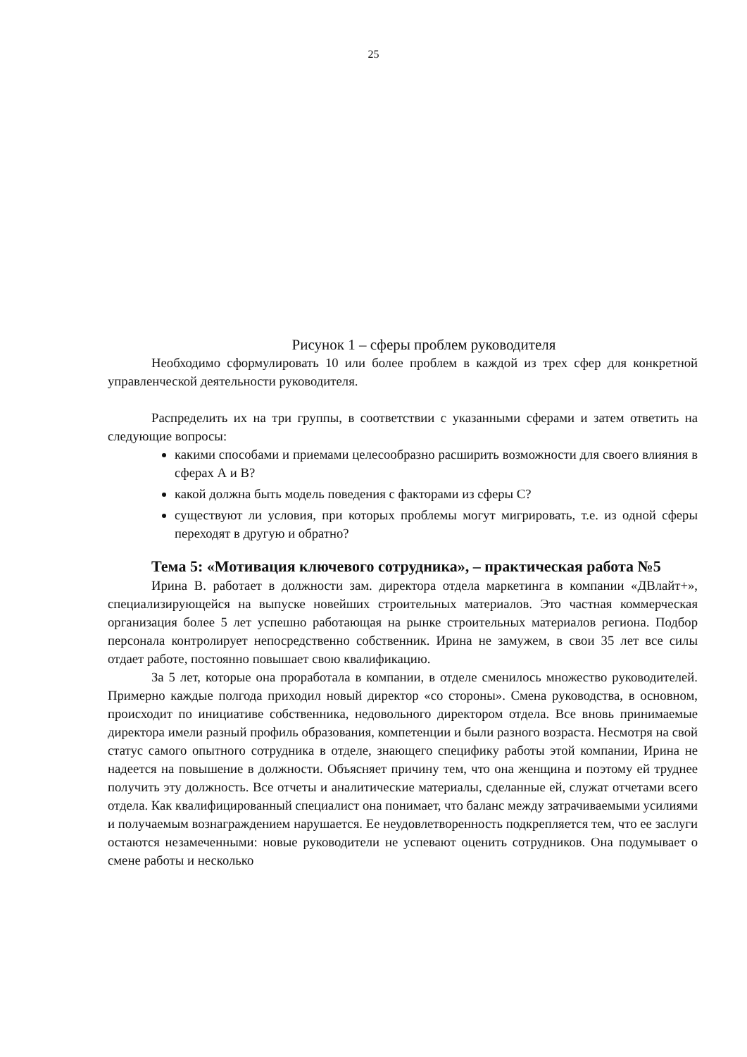25
Рисунок 1 – сферы проблем руководителя
Необходимо сформулировать 10 или более проблем в каждой из трех сфер для конкретной управленческой деятельности руководителя.
Распределить их на три группы, в соответствии с указанными сферами и затем ответить на следующие вопросы:
какими способами и приемами целесообразно расширить возможности для своего влияния в сферах А и В?
какой должна быть модель поведения с факторами из сферы С?
существуют ли условия, при которых проблемы могут мигрировать, т.е. из одной сферы переходят в другую и обратно?
Тема 5: «Мотивация ключевого сотрудника», – практическая работа №5
Ирина В. работает в должности зам. директора отдела маркетинга в компании «ДВлайт+», специализирующейся на выпуске новейших строительных материалов. Это частная коммерческая организация более 5 лет успешно работающая на рынке строительных материалов региона. Подбор персонала контролирует непосредственно собственник. Ирина не замужем, в свои 35 лет все силы отдает работе, постоянно повышает свою квалификацию.
За 5 лет, которые она проработала в компании, в отделе сменилось множество руководителей. Примерно каждые полгода приходил новый директор «со стороны». Смена руководства, в основном, происходит по инициативе собственника, недовольного директором отдела. Все вновь принимаемые директора имели разный профиль образования, компетенции и были разного возраста. Несмотря на свой статус самого опытного сотрудника в отделе, знающего специфику работы этой компании, Ирина не надеется на повышение в должности. Объясняет причину тем, что она женщина и поэтому ей труднее получить эту должность. Все отчеты и аналитические материалы, сделанные ей, служат отчетами всего отдела. Как квалифицированный специалист она понимает, что баланс между затрачиваемыми усилиями и получаемым вознаграждением нарушается. Ее неудовлетворенность подкрепляется тем, что ее заслуги остаются незамеченными: новые руководители не успевают оценить сотрудников. Она подумывает о смене работы и несколько